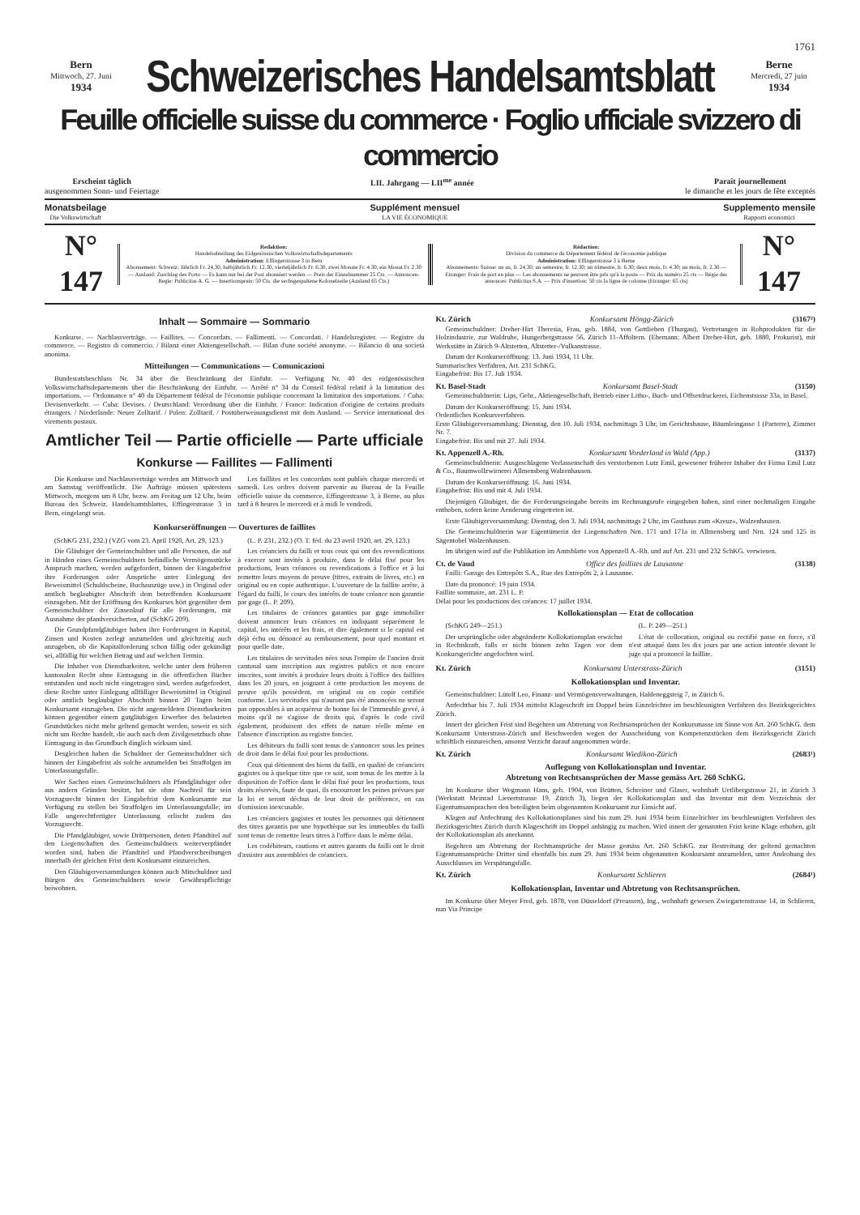1761
Bern
Mittwoch, 27. Juni
1934
Schweizerisches Handelsamtsblatt
Berne
Mercredi, 27 juin
1934
Feuille officielle suisse du commerce · Foglio ufficiale svizzero di commercio
Erscheint täglich
ausgenommen Sonn- und Feiertage
LII. Jahrgang — LII<sup>me</sup> année Paraît journellement
le dimanche et les jours de fête exceptés
Monatsbeilage
Die Volkswirtschaft
Supplément mensuel
LA VIE ÉCONOMIQUE
Supplemento mensile
Rapporti economici
N° 147
Redaktion:
Handelsabteilung des Eidgenössischen Volkswirtschaftsdepartements
Administration: Effingerstrasse 3 in Bern
Abonnement: Schweiz: Jährlich Fr. 24.30, halbjährlich Fr. 12.30, vierteljährlich Fr. 6.30, zwei Monate Fr. 4.30, ein Monat Fr. 2.30 — Ausland: Zuschlag des Porto — Es kann nur bei der Post abonniert werden — Preis der Einzelnummer 25 Cts. — Annoncen-Regie: Publicitas A. G. — Insertionspreis: 50 Cts. die sechsgespaltene Kolonelzeile (Ausland 65 Cts.)
Rédaction:
Division du commerce du Département fédéral de l'économie publique
Administration: Effingerstrasse 3 à Berne
Abonnements: Suisse: un an, fr. 24.30; un semestre, fr. 12.30; un trimestre, fr. 6.30; deux mois, fr. 4.30; un mois, fr. 2.30 — Etranger: Frais de port en plus — Les abonnements ne peuvent être pris qu'à la poste — Prix du numéro 25 cts — Régie des annonces: Publicitas S.A. — Prix d'insertion: 50 cts la ligne de colonne (Etranger: 65 cts)
N° 147
Inhalt — Sommaire — Sommario
Konkurse. — Nachlassverträge. — Faillites. — Concordats. — Fallimenti. — Concordati. / Handelsregister. — Registre du commerce. — Registro di commercio. / Bilanz einer Aktiengesellschaft. — Bilan d'une société anonyme. — Bilancio di una società anonima.
Mitteilungen — Communications — Comunicazioni
Bundesratsbeschluss Nr. 34 über die Beschränkung der Einfuhr. — Verfügung Nr. 40 des eidgenössischen Volkswirtschaftsdepartements über die Beschränkung der Einfuhr. — Arrêté n° 34 du Conseil fédéral relatif à la limitation des importations. — Ordonnance n° 40 du Département fédéral de l'économie publique concernant la limitation des importations. / Cuba: Devisenverkehr. — Cuba: Devises. / Deutschland: Verordnung über die Einfuhr. / France: Indication d'origine de certains produits étrangers. / Niederlande: Neuer Zolltarif. / Polen: Zolltarif. / Postüberweisungsdienst mit dem Ausland. — Service international des virements postaux.
Amtlicher Teil — Partie officielle — Parte ufficiale
Konkurse — Faillites — Fallimenti
Die Konkurse und Nachlassverträge werden am Mittwoch und am Samstag veröffentlicht. Die Aufträge müssen spätestens Mittwoch, morgens um 8 Uhr, bezw. am Freitag um 12 Uhr, beim Bureau des Schweiz. Handelsamtsblattes, Effingerstrasse 3 in Bern, eingelangt sein.
Les faillites et les concordats sont publiés chaque mercredi et samedi. Les ordres doivent parvenir au Bureau de la Feuille officielle suisse du commerce, Effingerstrasse 3, à Berne, au plus tard à 8 heures le mercredi et à midi le vendredi.
Konkurseröffnungen — Ouvertures de faillites
(SchKG 231, 232.) (VZG vom 23. April 1920, Art. 29, 123.)
Die Gläubiger der Gemeinschuldner und alle Personen, die auf in Händen eines Gemeinschuldners befindliche Vermögensstücke Anspruch machen, werden aufgefordert, binnen der Eingabefrist ihre Forderungen oder Ansprüche unter Einlegung der Beweismittel (Schuldscheine, Buchauszüge usw.) in Original oder amtlich beglaubigter Abschrift dem betreffenden Konkursamt einzugeben. Mit der Eröffnung des Konkurses hört gegenüber dem Gemeinschuldner der Zinsenlauf für alle Forderungen, mit Ausnahme der pfandversicherten, auf (SchKG 209).
Die Grundpfandgläubiger haben ihre Forderungen in Kapital, Zinsen und Kosten zerlegt anzumelden und gleichzeitig auch anzugeben, ob die Kapitalforderung schon fällig oder gekündigt sei, allfällig für welchen Betrag und auf welchen Termin.
Die Inhaber von Dienstbarkeiten, welche unter dem früheren kantonalen Recht ohne Eintragung in die öffentlichen Bücher entstanden und noch nicht eingetragen sind, werden aufgefordert, diese Rechte unter Einlegung allfälliger Beweismittel in Original oder amtlich beglaubigter Abschrift binnen 20 Tagen beim Konkursamt einzugeben. Die nicht angemeldeten Dienstbarkeiten können gegenüber einem gutgläubigen Erwerber des belasteten Grundstückes nicht mehr geltend gemacht werden, soweit es sich nicht um Rechte handelt, die auch nach dem Zivilgesetzbuch ohne Eintragung in das Grundbuch dinglich wirksam sind.
Desgleichen haben die Schuldner der Gemeinschuldner sich binnen der Eingabefrist als solche anzumelden bei Straffolgen im Unterlassungsfalle.
Wer Sachen eines Gemeinschuldners als Pfandgläubiger oder aus andern Gründen besitzt, hat sie ohne Nachteil für sein Vorzugsrecht binnen der Eingabefrist dem Konkursamte zur Verfügung zu stellen bei Straffolgen im Unterlassungsfalle; im Falle ungerechtfertigter Unterlassung erlischt zudem das Vorzugsrecht.
Die Pfandgläubiger, sowie Drittpersonen, denen Pfandtitel auf den Liegenschaften des Gemeinschuldners weiterverpfändet worden sind, haben die Pfandtitel und Pfandverschreibungen innerhalb der gleichen Frist dem Konkursamt einzureichen.
Den Gläubigerversammlungen können auch Mitschuldner und Bürgen des Gemeinschuldners sowie Gewährspflichtige beiwohnen.
(L. P. 231, 232.) (O. T. féd. du 23 avril 1920, art. 29, 123.)
Les créanciers du failli et tous ceux qui ont des revendications à exercer sont invités à produire, dans le délai fixé pour les productions, leurs créances ou revendications à l'office et à lui remettre leurs moyens de preuve (titres, extraits de livres, etc.) en original ou en copie authentique. L'ouverture de la faillite arrête, à l'égard du failli, le cours des intérêts de toute créance non garantie par gage (L. P. 209).
Les titulaires de créances garanties par gage immobilier doivent annoncer leurs créances en indiquant séparément le capital, les intérêts et les frais, et dire également si le capital est déjà échu ou dénoncé au remboursement, pour quel montant et pour quelle date.
Les titulaires de servitudes nées sous l'empire de l'ancien droit cantonal sans inscription aux registres publics et non encore inscrites, sont invités à produire leurs droits à l'office des faillites dans les 20 jours, en joignant à cette production les moyens de preuve qu'ils possèdent, en original ou en copie certifiée conforme. Les servitudes qui n'auront pas été annoncées ne seront pas opposables à un acquéreur de bonne foi de l'immeuble grevé, à moins qu'il ne s'agisse de droits qui, d'après le code civil également, produisent des effets de nature réelle même en l'absence d'inscription au registre foncier.
Les débiteurs du failli sont tenus de s'annoncer sous les peines de droit dans le délai fixé pour les productions.
Ceux qui détiennent des biens du failli, en qualité de créanciers gagistes ou à quelque titre que ce soit, sont tenus de les mettre à la disposition de l'office dans le délai fixé pour les productions, tous droits réservés, faute de quoi, ils encourront les peines prévues par la loi et seront déchus de leur droit de préférence, en cas d'omission inexcusable.
Les créanciers gagistes et toutes les personnes qui détiennent des titres garantis par une hypothèque sur les immeubles du failli sont tenus de remettre leurs titres à l'office dans le même délai.
Les codébiteurs, cautions et autres garants du failli ont le droit d'assister aux assemblées de créanciers.
Kt. Zürich Konkursamt Höngg-Zürich (3167²)
Gemeinschuldner: Dreher-Hirt Theresia, Frau, geb. 1884, von Gottlieben (Thurgau), Vertretungen in Rohprodukten für die Holzindustrie, zur Waldruhe, Hungerbergstrasse 56, Zürich 11-Affoltern. (Ehemann: Albert Dreher-Hirt, geb. 1880, Prokurist), mit Werkstätte in Zürich 9-Altstetten, Altstetter-/Vulkanstrasse.
Datum der Konkurseröffnung: 13. Juni 1934, 11 Uhr.
Summarisches Verfahren, Art. 231 SchKG.
Eingabefrist: Bis 17. Juli 1934.
Kt. Basel-Stadt Konkursamt Basel-Stadt (3150)
Gemeinschuldnerin: Lips, Gebr., Aktiengesellschaft, Betrieb einer Litho-, Buch- und Offsetdruckerei, Eichenstrasse 33a, in Basel.
Datum der Konkurseröffnung: 15. Juni 1934.
Ordentliches Konkursverfahren.
Erste Gläubigerversammlung: Dienstag, den 10. Juli 1934, nachmittags 3 Uhr, im Gerichtshause, Bäumleingasse 1 (Parterre), Zimmer Nr. 7.
Eingabefrist: Bis und mit 27. Juli 1934.
Kt. Appenzell A.-Rh. Konkursamt Vorderland in Wald (App.) (3137)
Gemeinschuldnerin: Ausgeschlagene Verlassenschaft des verstorbenen Lutz Emil, gewesener früherer Inhaber der Firma Emil Lutz & Co., Baumwollzwirnerei Allmensberg Walzenhausen.
Datum der Konkurseröffnung: 16. Juni 1934.
Eingabefrist: Bis und mit 4. Juli 1934.
Diejenigen Gläubiger, die die Forderungseingabe bereits im Rechnungsrufe eingegeben haben, sind einer nochmaligen Eingabe enthoben, sofern keine Aenderung eingetreten ist.
Erste Gläubigerversammlung: Dienstag, den 3. Juli 1934, nachmittags 2 Uhr, im Gasthaus zum «Kreuz», Walzenhausen.
Die Gemeinschuldnerin war Eigentümerin der Liegenschaften Nrn. 171 und 171a in Allmensberg und Nrn. 124 und 125 in Sägentobel Walzenhausen.
Im übrigen wird auf die Publikation im Amtsblatte von Appenzell A.-Rh. und auf Art. 231 und 232 SchKG. verwiesen.
Ct. de Vaud Office des faillites de Lausanne (3138)
Failli: Garage des Entrepôts S.A., Rue des Entrepôts 2, à Lausanne.
Date du prononcé: 19 juin 1934.
Faillite sommaire, art. 231 L. P.
Délai pour les productions des créances: 17 juillet 1934.
Kollokationsplan — Etat de collocation
(SchKG 249—251.)
Der ursprüngliche oder abgeänderte Kollokationsplan erwächst in Rechtskraft, falls er nicht binnen zehn Tagen vor dem Konkursgerichte angefochten wird.
(L. P. 249—251.)
L'état de collocation, original ou rectifié passe en force, s'il n'est attaqué dans les dix jours par une action intentée devant le juge qui a prononcé la faillite.
Kt. Zürich Konkursamt Unterstrass-Zürich (3151)
Kollokationsplan und Inventar.
Gemeinschuldner: Lütolf Leo, Finanz- und Vermögensverwaltungen, Haldeneggsteig 7, in Zürich 6.
Anfechtbar bis 7. Juli 1934 mittelst Klageschrift im Doppel beim Einzelrichter im beschleunigten Verfahren des Bezirksgerichtes Zürich.
Innert der gleichen Frist sind Begehren um Abtretung von Rechtsansprüchen der Konkursmasse im Sinne von Art. 260 SchKG. dem Konkursamt Unterstrass-Zürich und Beschwerden wegen der Ausscheidung von Kompetenzstücken dem Bezirksgericht Zürich schriftlich einzureichen, ansonst Verzicht darauf angenommen würde.
Kt. Zürich Konkursamt Wiedikon-Zürich (2683¹)
Auflegung von Kollokationsplan und Inventar.
Abtretung von Rechtsansprüchen der Masse gemäss Art. 260 SchKG.
Im Konkurse über Wegmann Hans, geb. 1904, von Brütten, Schreiner und Glaser, wohnhaft Uetlibergstrasse 21, in Zürich 3 (Werkstatt Meinrad Lienertstrasse 19, Zürich 3), liegen der Kollokationsplan und das Inventar mit dem Verzeichnis der Eigentumsansprachen den beteiligten beim obgenannten Konkursamt zur Einsicht auf.
Klagen auf Anfechtung des Kollokationsplanes sind bis zum 29. Juni 1934 beim Einzelrichter im beschleunigten Verfahren des Bezirksgerichtes Zürich durch Klageschrift im Doppel anhängig zu machen. Wird innert der genannten Frist keine Klage erhoben, gilt der Kollokationsplan als anerkannt.
Begehren um Abtretung der Rechtsansprüche der Masse gemäss Art. 260 SchKG. zur Bestreitung der geltend gemachten Eigentumsansprüche Dritter sind ebenfalls bis zum 29. Juni 1934 beim obgenannten Konkursamt anzumelden, unter Androhung des Ausschlusses im Verspätungsfalle.
Kt. Zürich Konkursamt Schlieren (2684¹)
Kollokationsplan, Inventar und Abtretung von Rechtsansprüchen.
Im Konkurse über Meyer Fred, geb. 1878, von Düsseldorf (Preussen), Ing., wohnhaft gewesen Zwiegartenstrasse 14, in Schlieren, nun Via Principe